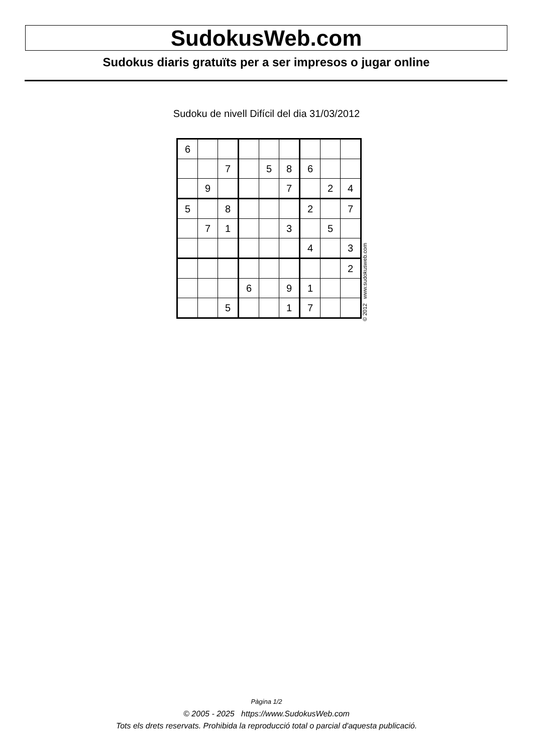SudokusWeb.com
Sudokus diaris gratuïts per a ser impresos o jugar online
Sudoku de nivell Difícil del dia 31/03/2012
| 6 | | | | | | | | |
| | | 7 | | 5 | 8 | 6 | | |
| | 9 | | | | 7 | | 2 | 4 |
| 5 | | 8 | | | | 2 | | 7 |
| | 7 | 1 | | | 3 | | 5 | |
| | | | | | | 4 | | 3 |
| | | | | | | | | 2 |
| | | | 6 | | 9 | 1 | | |
| | | 5 | | | 1 | 7 | | |
© 2012 www.sudokusweb.com
Pàgina 1/2
© 2005 - 2025 https://www.SudokusWeb.com
Tots els drets reservats. Prohibida la reproducció total o parcial d'aquesta publicació.